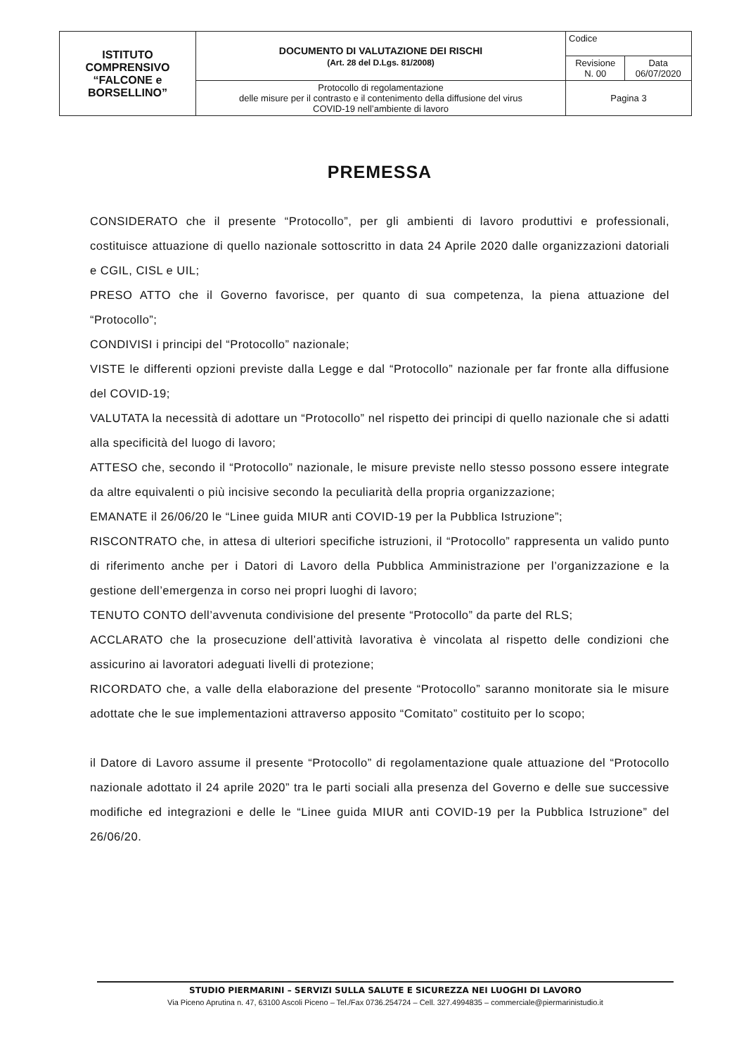| ISTITUTO COMPRENSIVO “FALCONE e BORSELLINO” | DOCUMENTO DI VALUTAZIONE DEI RISCHI (Art. 28 del D.Lgs. 81/2008) | Codice | |
| | | Revisione N. 00 | Data 06/07/2020 |
| | Protocollo di regolamentazione delle misure per il contrasto e il contenimento della diffusione del virus COVID-19 nell’ambiente di lavoro | Pagina 3 | |
PREMESSA
CONSIDERATO che il presente “Protocollo”, per gli ambienti di lavoro produttivi e professionali, costituisce attuazione di quello nazionale sottoscritto in data 24 Aprile 2020 dalle organizzazioni datoriali e CGIL, CISL e UIL;
PRESO ATTO che il Governo favorisce, per quanto di sua competenza, la piena attuazione del “Protocollo”;
CONDIVISI i principi del “Protocollo” nazionale;
VISTE le differenti opzioni previste dalla Legge e dal “Protocollo” nazionale per far fronte alla diffusione del COVID-19;
VALUTATA la necessità di adottare un “Protocollo” nel rispetto dei principi di quello nazionale che si adatti alla specificità del luogo di lavoro;
ATTESO che, secondo il “Protocollo” nazionale, le misure previste nello stesso possono essere integrate da altre equivalenti o più incisive secondo la peculiarità della propria organizzazione;
EMANATE il 26/06/20 le “Linee guida MIUR anti COVID-19 per la Pubblica Istruzione”;
RISCONTRATO che, in attesa di ulteriori specifiche istruzioni, il “Protocollo” rappresenta un valido punto di riferimento anche per i Datori di Lavoro della Pubblica Amministrazione per l’organizzazione e la gestione dell’emergenza in corso nei propri luoghi di lavoro;
TENUTO CONTO dell’avvenuta condivisione del presente “Protocollo” da parte del RLS;
ACCLARATO che la prosecuzione dell’attività lavorativa è vincolata al rispetto delle condizioni che assicurino ai lavoratori adeguati livelli di protezione;
RICORDATO che, a valle della elaborazione del presente “Protocollo” saranno monitorate sia le misure adottate che le sue implementazioni attraverso apposito “Comitato” costituito per lo scopo;
il Datore di Lavoro assume il presente “Protocollo” di regolamentazione quale attuazione del “Protocollo nazionale adottato il 24 aprile 2020” tra le parti sociali alla presenza del Governo e delle sue successive modifiche ed integrazioni e delle le “Linee guida MIUR anti COVID-19 per la Pubblica Istruzione” del 26/06/20.
STUDIO PIERMARINI – SERVIZI SULLA SALUTE E SICUREZZA NEI LUOGHI DI LAVORO
Via Piceno Aprutina n. 47, 63100 Ascoli Piceno – Tel./Fax 0736.254724 – Cell. 327.4994835 – commerciale@piermarinistudio.it